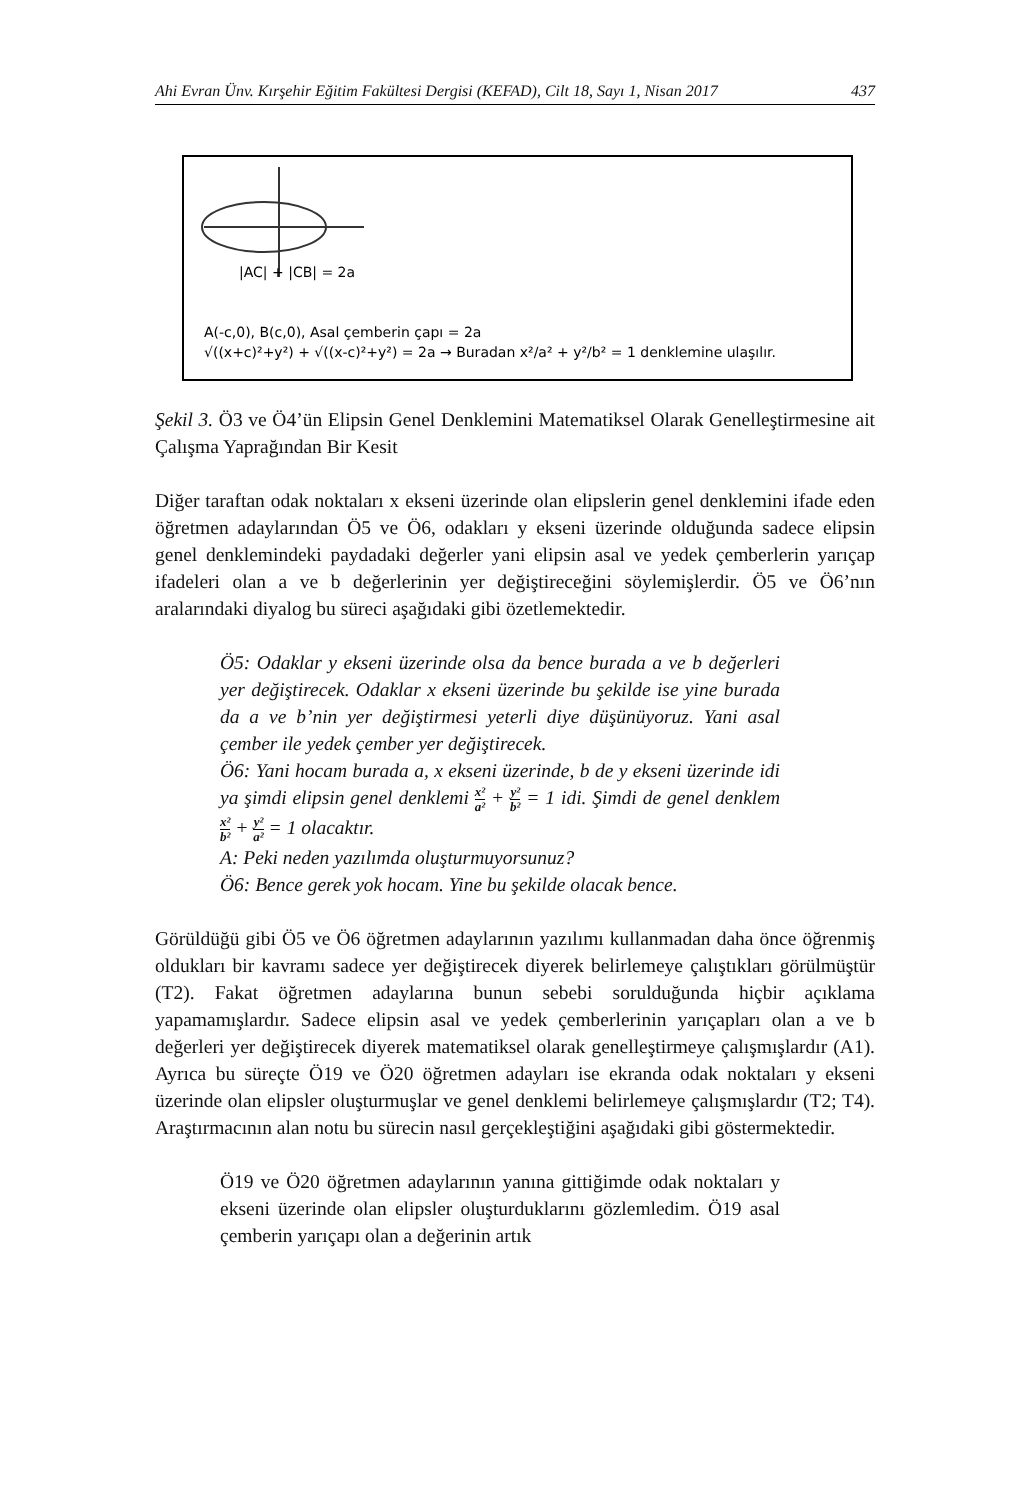Ahi Evran Ünv. Kırşehir Eğitim Fakültesi Dergisi (KEFAD), Cilt 18, Sayı 1, Nisan 2017 437
|AC| + |CB| = 2a
A(-c,0), B(c,0), Asal çemberin çapı = 2a
√((x+c)²+y²) + √((x-c)²+y²) = 2a → Buradan x²/a² + y²/b² = 1 denklemine ulaşılır.
Şekil 3. Ö3 ve Ö4’ün Elipsin Genel Denklemini Matematiksel Olarak Genelleştirmesine ait Çalışma Yaprağından Bir Kesit
Diğer taraftan odak noktaları x ekseni üzerinde olan elipslerin genel denklemini ifade eden öğretmen adaylarından Ö5 ve Ö6, odakları y ekseni üzerinde olduğunda sadece elipsin genel denklemindeki paydadaki değerler yani elipsin asal ve yedek çemberlerin yarıçap ifadeleri olan a ve b değerlerinin yer değiştireceğini söylemişlerdir. Ö5 ve Ö6’nın aralarındaki diyalog bu süreci aşağıdaki gibi özetlemektedir.
Ö5: Odaklar y ekseni üzerinde olsa da bence burada a ve b değerleri yer değiştirecek. Odaklar x ekseni üzerinde bu şekilde ise yine burada da a ve b’nin yer değiştirmesi yeterli diye düşünüyoruz. Yani asal çember ile yedek çember yer değiştirecek.
Ö6: Yani hocam burada a, x ekseni üzerinde, b de y ekseni üzerinde idi ya şimdi elipsin genel denklemi x² a² + y² b² = 1 idi. Şimdi de genel denklem x² b² + y² a² = 1 olacaktır.
A: Peki neden yazılımda oluşturmuyorsunuz?
Ö6: Bence gerek yok hocam. Yine bu şekilde olacak bence.
Görüldüğü gibi Ö5 ve Ö6 öğretmen adaylarının yazılımı kullanmadan daha önce öğrenmiş oldukları bir kavramı sadece yer değiştirecek diyerek belirlemeye çalıştıkları görülmüştür (T2). Fakat öğretmen adaylarına bunun sebebi sorulduğunda hiçbir açıklama yapamamışlardır. Sadece elipsin asal ve yedek çemberlerinin yarıçapları olan a ve b değerleri yer değiştirecek diyerek matematiksel olarak genelleştirmeye çalışmışlardır (A1). Ayrıca bu süreçte Ö19 ve Ö20 öğretmen adayları ise ekranda odak noktaları y ekseni üzerinde olan elipsler oluşturmuşlar ve genel denklemi belirlemeye çalışmışlardır (T2; T4). Araştırmacının alan notu bu sürecin nasıl gerçekleştiğini aşağıdaki gibi göstermektedir.
Ö19 ve Ö20 öğretmen adaylarının yanına gittiğimde odak noktaları y ekseni üzerinde olan elipsler oluşturduklarını gözlemledim. Ö19 asal çemberin yarıçapı olan a değerinin artık